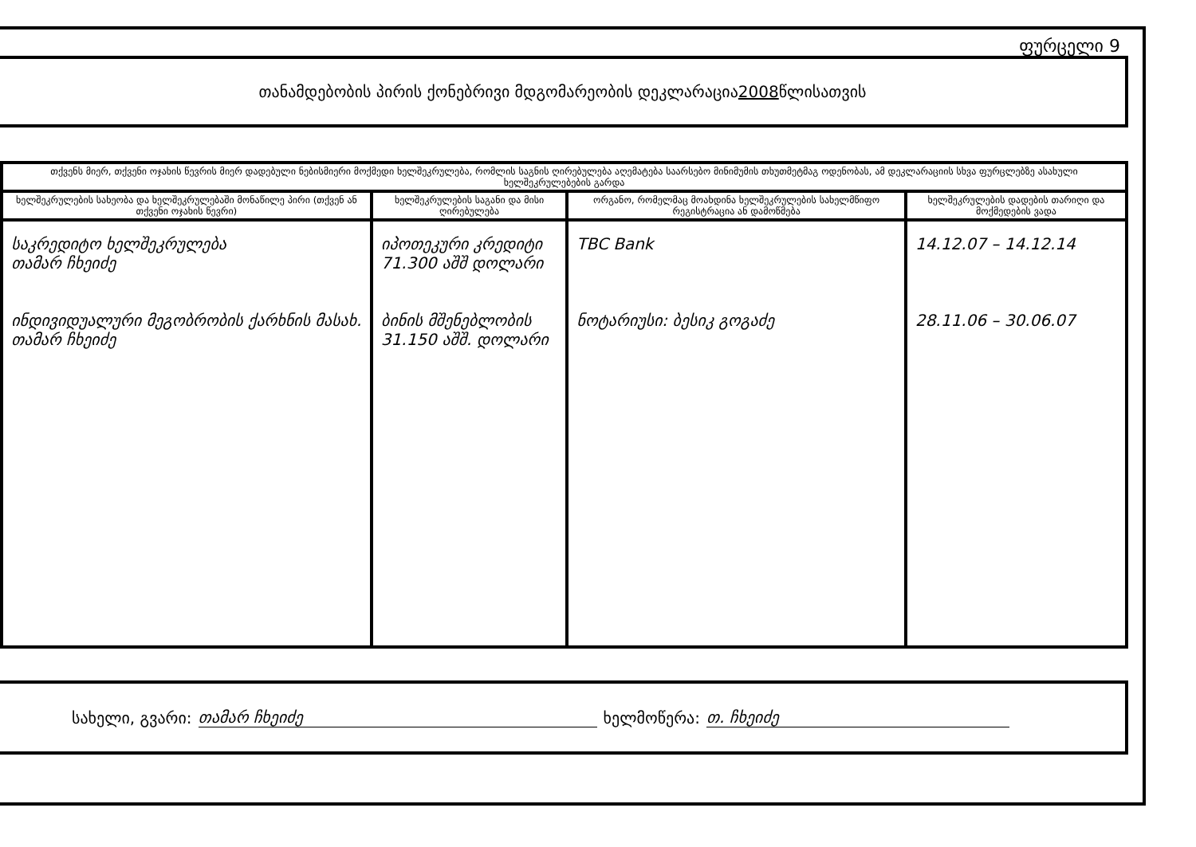ფურცელი 9
თანამდებობის პირის ქონებრივი მდგომარეობის დეკლარაცია 2008 წლისათვის
| თქვენს მიერ, თქვენი ოჯახის წევრის მიერ დადებული ნებისმიერი მოქმედი ხელშეკრულება, რომლის საგნის ღირებულება აღემატება საარსებო მინიმუმის თხუთმეტმაგ ოდენობას, ამ დეკლარაციის სხვა ფურცლებზე ასახული ხელშეკრულებების გარდა | | | |
| --- | --- | --- | --- |
| ხელშეკრულების სახეობა და ხელშეკრულებაში მონაწილე პირი (თქვენ ან თქვენი ოჯახის წევრი) | ხელშეკრულების საგანი და მისი ღირებულება | ორგანო, რომელმაც მოახდინა ხელშეკრულების სახელმწიფო რეგისტრაცია ან დამოწმება | ხელშეკრულების დადების თარიღი და მოქმედების ვადა |
| საკრედიტო ხელშეკრულება თამარ ჩხეიძე ინდივიდუალური მეგობრობის ქარხნის მასახ. თამარ ჩხეიძე | იპოთეკური კრედიტი 71.300 აშშ დოლარი ბინის მშენებლობის 31.150 აშშ. დოლარი | TBC Bank ნოტარიუსი: ბესიკ გოგაძე | 14.12.07 – 14.12.14 28.11.06 – 30.06.07 |
სახელი, გვარი: თამარ ჩხეიძე ხელმოწერა: თ. ჩხეიძე